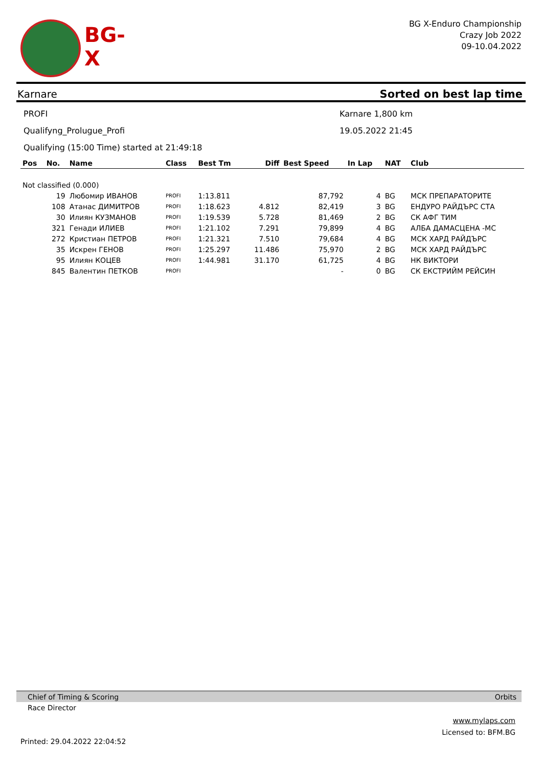BG-X
BG X-Enduro Championship
Crazy Job 2022
09-10.04.2022
Karnare Sorted on best lap time
PROFI Karnare 1,800 km
Qualifyng_Prolugue_Profi 19.05.2022 21:45
Qualifying (15:00 Time) started at 21:49:18
| Pos | No. | Name | Class | Best Tm | Diff | Best Speed | In Lap | NAT | Club |
| --- | --- | --- | --- | --- | --- | --- | --- | --- | --- |
| Not classified (0.000) | | | | | | | | | |
| | 19 | Любомир ИВАНОВ | PROFI | 1:13.811 | | 87,792 | 4 | BG | МСК ПРЕПАРАТОРИТЕ |
| | 108 | Атанас ДИМИТРОВ | PROFI | 1:18.623 | 4.812 | 82,419 | 3 | BG | ЕНДУРО РАЙДЪРС СТА |
| | 30 | Илиян КУЗМАНОВ | PROFI | 1:19.539 | 5.728 | 81,469 | 2 | BG | СК АФГ ТИМ |
| | 321 | Генади ИЛИЕВ | PROFI | 1:21.102 | 7.291 | 79,899 | 4 | BG | АЛБА ДАМАСЦЕНА -МС |
| | 272 | Кристиан ПЕТРОВ | PROFI | 1:21.321 | 7.510 | 79,684 | 4 | BG | МСК ХАРД РАЙДЪРС |
| | 35 | Искрен ГЕНОВ | PROFI | 1:25.297 | 11.486 | 75,970 | 2 | BG | МСК ХАРД РАЙДЪРС |
| | 95 | Илиян КОЦЕВ | PROFI | 1:44.981 | 31.170 | 61,725 | 4 | BG | НК ВИКТОРИ |
| | 845 | Валентин ПЕТКОВ | PROFI | | | - | 0 | BG | СК ЕКСТРИЙМ РЕЙСИН |
Chief of Timing & Scoring Orbits
Race Director
www.mylaps.com
Licensed to: BFM.BG
Printed: 29.04.2022 22:04:52